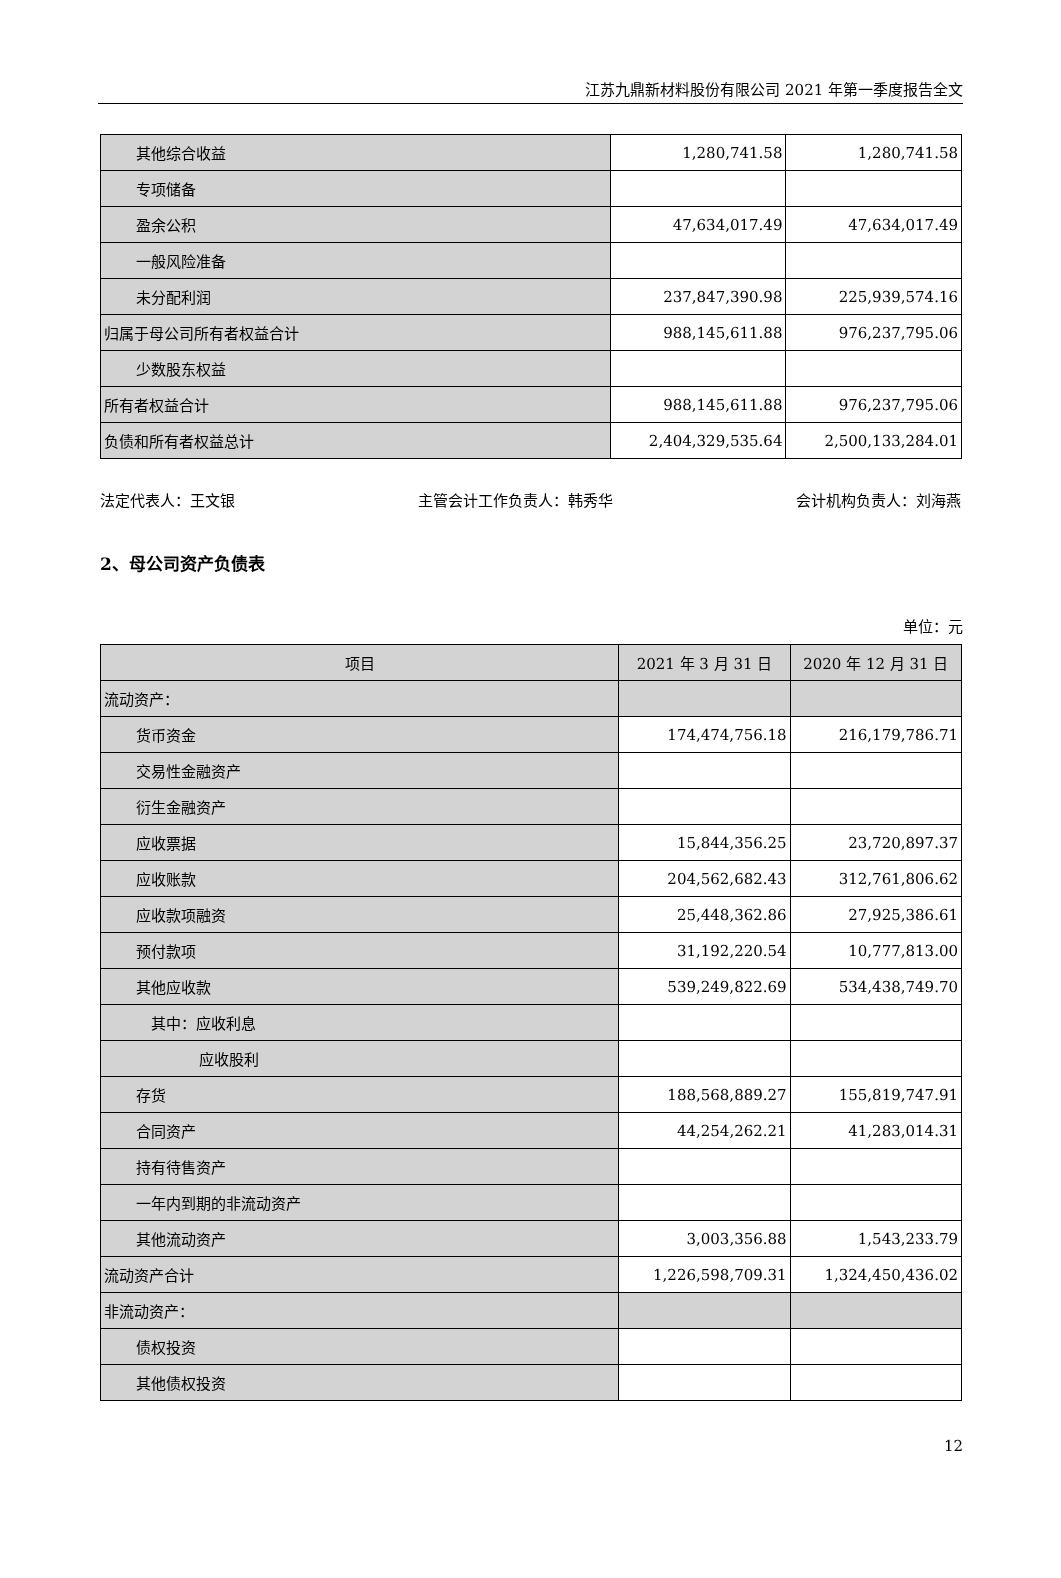江苏九鼎新材料股份有限公司 2021 年第一季度报告全文
| 其他综合收益 | 1,280,741.58 | 1,280,741.58 |
| 专项储备 | | |
| 盈余公积 | 47,634,017.49 | 47,634,017.49 |
| 一般风险准备 | | |
| 未分配利润 | 237,847,390.98 | 225,939,574.16 |
| 归属于母公司所有者权益合计 | 988,145,611.88 | 976,237,795.06 |
| 少数股东权益 | | |
| 所有者权益合计 | 988,145,611.88 | 976,237,795.06 |
| 负债和所有者权益总计 | 2,404,329,535.64 | 2,500,133,284.01 |
法定代表人：王文银 主管会计工作负责人：韩秀华 会计机构负责人：刘海燕
2、母公司资产负债表
单位：元
| 项目 | 2021 年 3 月 31 日 | 2020 年 12 月 31 日 |
| --- | --- | --- |
| 流动资产： | | |
| 货币资金 | 174,474,756.18 | 216,179,786.71 |
| 交易性金融资产 | | |
| 衍生金融资产 | | |
| 应收票据 | 15,844,356.25 | 23,720,897.37 |
| 应收账款 | 204,562,682.43 | 312,761,806.62 |
| 应收款项融资 | 25,448,362.86 | 27,925,386.61 |
| 预付款项 | 31,192,220.54 | 10,777,813.00 |
| 其他应收款 | 539,249,822.69 | 534,438,749.70 |
| 其中：应收利息 | | |
| 应收股利 | | |
| 存货 | 188,568,889.27 | 155,819,747.91 |
| 合同资产 | 44,254,262.21 | 41,283,014.31 |
| 持有待售资产 | | |
| 一年内到期的非流动资产 | | |
| 其他流动资产 | 3,003,356.88 | 1,543,233.79 |
| 流动资产合计 | 1,226,598,709.31 | 1,324,450,436.02 |
| 非流动资产： | | |
| 债权投资 | | |
| 其他债权投资 | | |
12